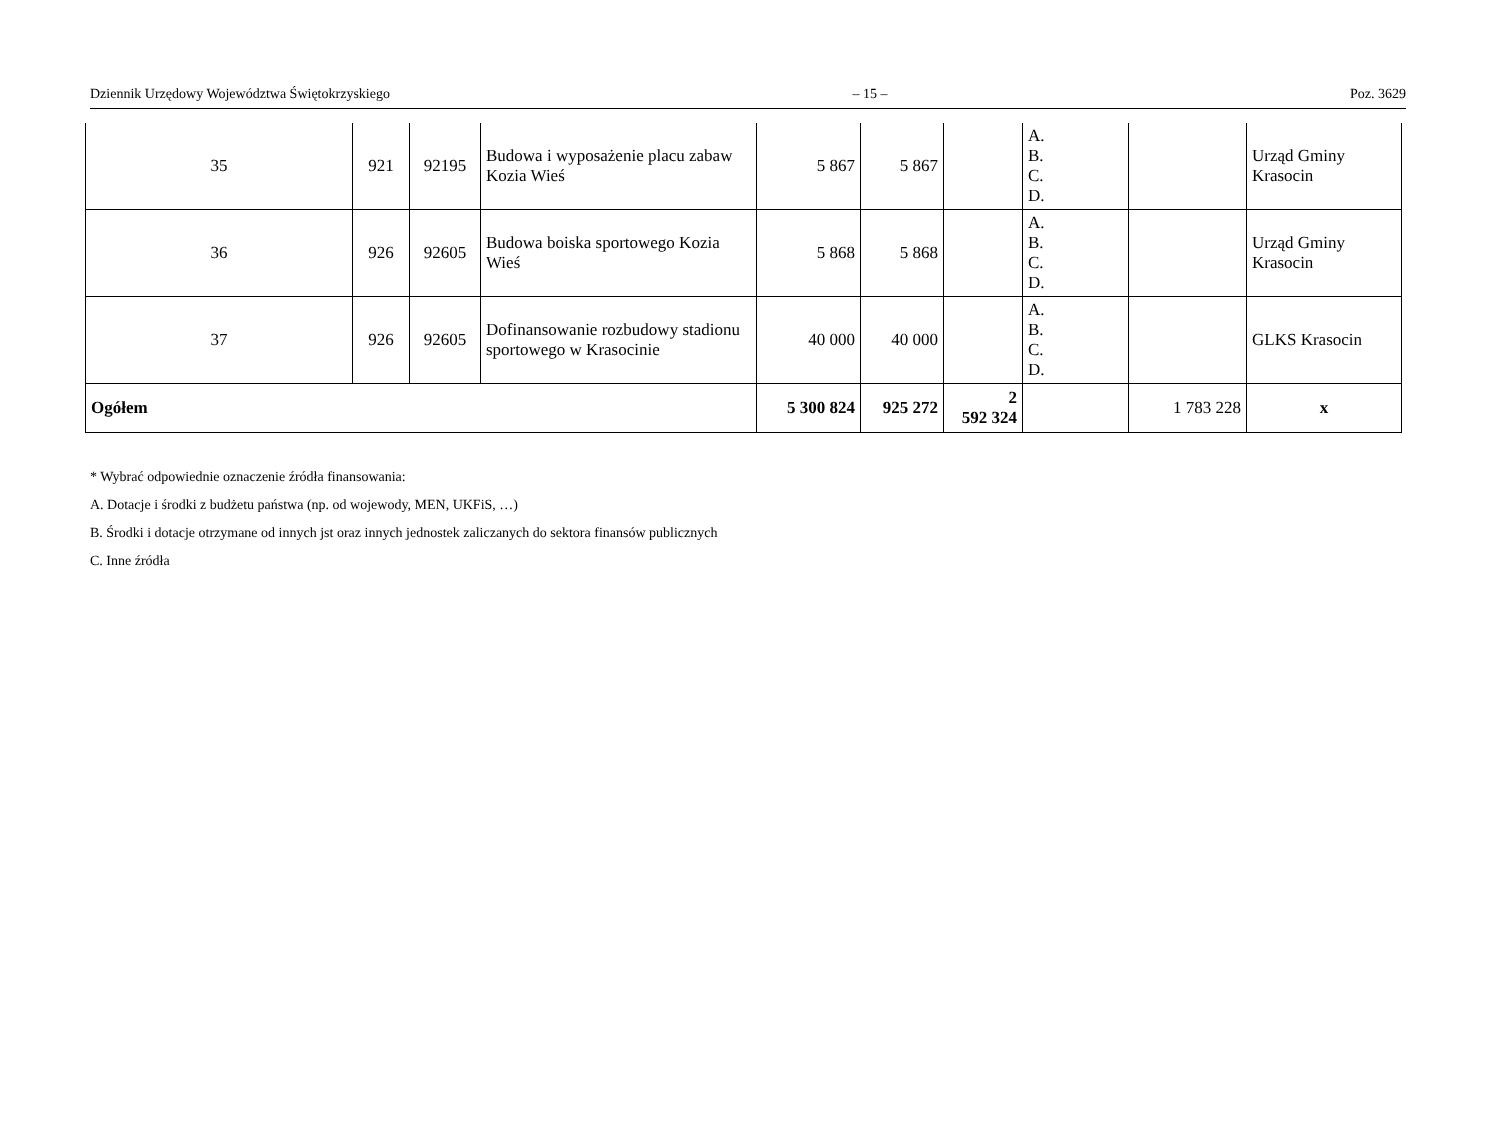Dziennik Urzędowy Województwa Świętokrzyskiego – 15 – Poz. 3629
| 35 | 921 | 92195 | Budowa i wyposażenie placu zabaw Kozia Wieś | 5 867 | 5 867 | | A. B. C. D. | | Urząd Gminy Krasocin |
| 36 | 926 | 92605 | Budowa boiska sportowego Kozia Wieś | 5 868 | 5 868 | | A. B. C. D. | | Urząd Gminy Krasocin |
| 37 | 926 | 92605 | Dofinansowanie rozbudowy stadionu sportowego w Krasocinie | 40 000 | 40 000 | | A. B. C. D. | | GLKS Krasocin |
| Ogółem | | | | 5 300 824 | 925 272 | 2 592 324 | | 1 783 228 | x |
* Wybrać odpowiednie oznaczenie źródła finansowania:
A. Dotacje i środki z budżetu państwa (np. od wojewody, MEN, UKFiS, …)
B. Środki i dotacje otrzymane od innych jst oraz innych jednostek zaliczanych do sektora finansów publicznych
C. Inne źródła